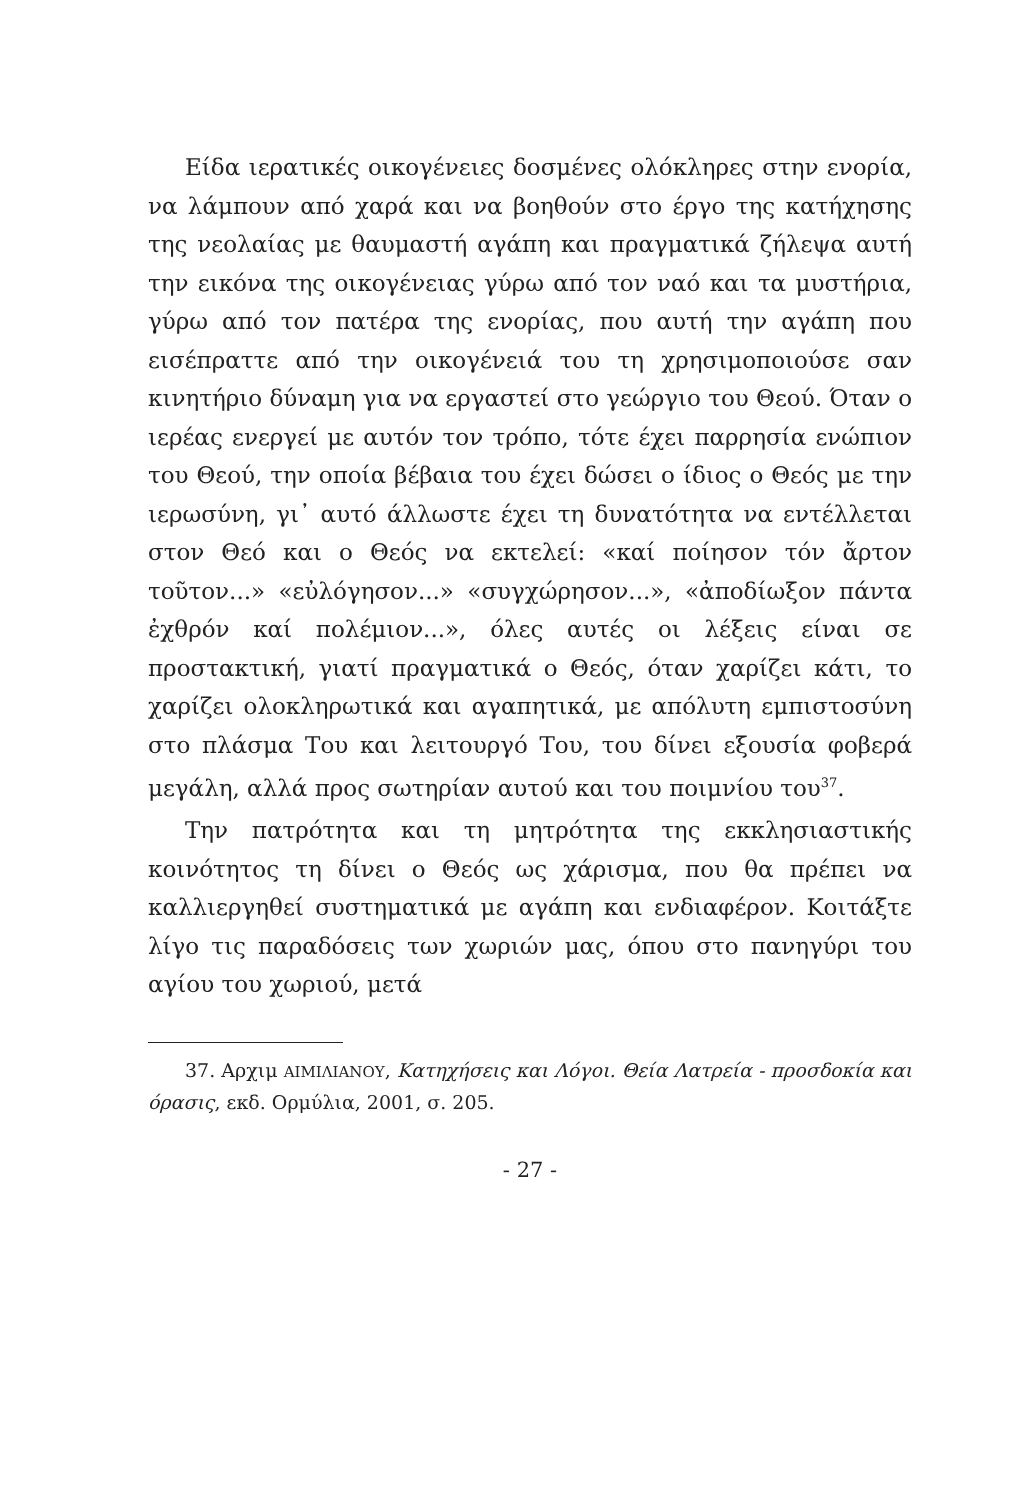Είδα ιερατικές οικογένειες δοσμένες ολόκληρες στην ενορία, να λάμπουν από χαρά και να βοηθούν στο έργο της κατήχησης της νεολαίας με θαυμαστή αγάπη και πραγματικά ζήλεψα αυτή την εικόνα της οικογένειας γύρω από τον ναό και τα μυστήρια, γύρω από τον πατέρα της ενορίας, που αυτή την αγάπη που εισέπραττε από την οικογένειά του τη χρησιμοποιούσε σαν κινητήριο δύναμη για να εργαστεί στο γεώργιο του Θεού. Όταν ο ιερέας ενεργεί με αυτόν τον τρόπο, τότε έχει παρρησία ενώπιον του Θεού, την οποία βέβαια του έχει δώσει ο ίδιος ο Θεός με την ιερωσύνη, γι᾽ αυτό άλλωστε έχει τη δυνατότητα να εντέλλεται στον Θεό και ο Θεός να εκτελεί: «καί ποίησον τόν ἄρτον τοῦτον...» «εὐλόγησον...» «συγχώρησον...», «ἀποδίωξον πάντα ἐχθρόν καί πολέμιον...», όλες αυτές οι λέξεις είναι σε προστακτική, γιατί πραγματικά ο Θεός, όταν χαρίζει κάτι, το χαρίζει ολοκληρωτικά και αγαπητικά, με απόλυτη εμπιστοσύνη στο πλάσμα Του και λειτουργό Του, του δίνει εξουσία φοβερά μεγάλη, αλλά προς σωτηρίαν αυτού και του ποιμνίου του<sup>37</sup>.
Την πατρότητα και τη μητρότητα της εκκλησιαστικής κοινότητος τη δίνει ο Θεός ως χάρισμα, που θα πρέπει να καλλιεργηθεί συστηματικά με αγάπη και ενδιαφέρον. Κοιτάξτε λίγο τις παραδόσεις των χωριών μας, όπου στο πανηγύρι του αγίου του χωριού, μετά
37. Αρχιμ ΑΙΜΙΛΙΑΝΟΥ, Κατηχήσεις και Λόγοι. Θεία Λατρεία - προσδοκία και όρασις, εκδ. Ορμύλια, 2001, σ. 205.
- 27 -